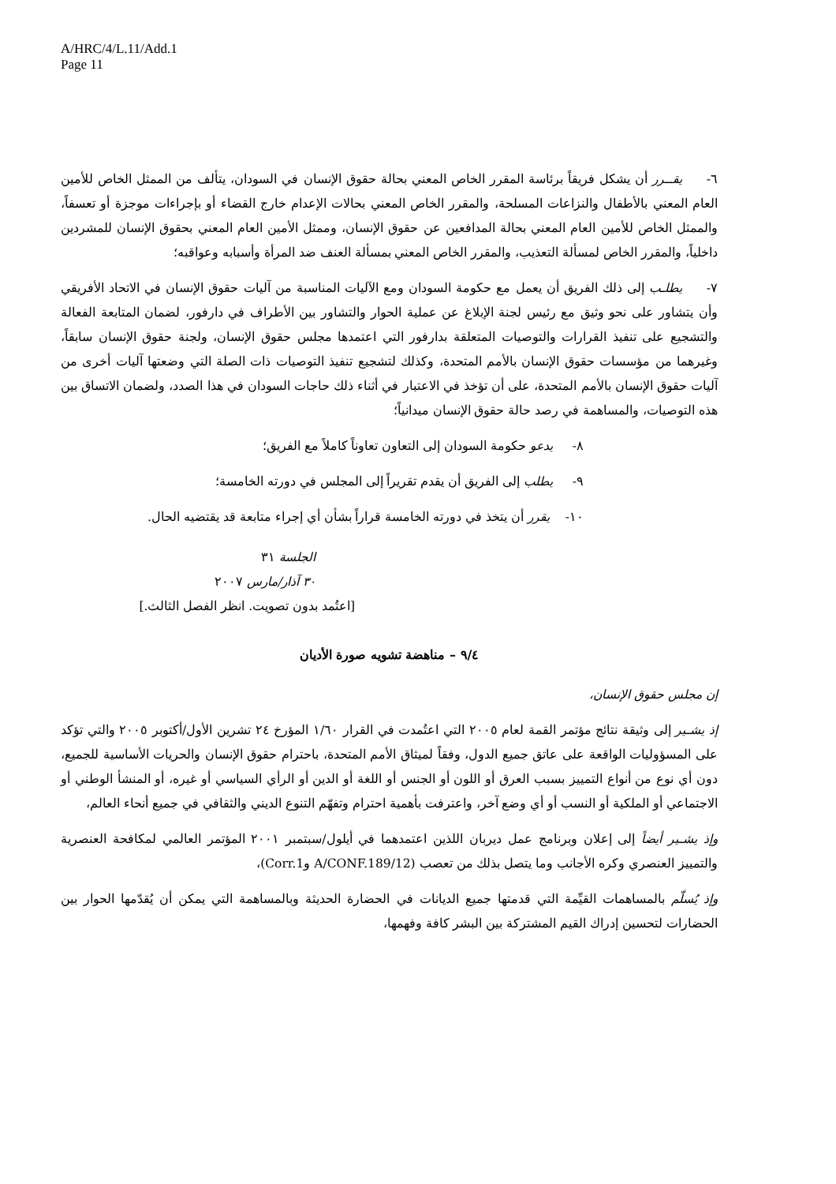A/HRC/4/L.11/Add.1
Page 11
٦- يقــرر أن يشكل فريقاً برئاسة المقرر الخاص المعني بحالة حقوق الإنسان في السودان، يتألف من الممثل الخاص للأمين العام المعني بالأطفال والنزاعات المسلحة، والمقرر الخاص المعني بحالات الإعدام خارج القضاء أو بإجراءات موجزة أو تعسفاً، والممثل الخاص للأمين العام المعني بحالة المدافعين عن حقوق الإنسان، وممثل الأمين العام المعني بحقوق الإنسان للمشردين داخلياً، والمقرر الخاص لمسألة التعذيب، والمقرر الخاص المعني بمسألة العنف ضد المرأة وأسبابه وعواقبه؛
٧- يطلـب إلى ذلك الفريق أن يعمل مع حكومة السودان ومع الآليات المناسبة من آليات حقوق الإنسان في الاتحاد الأفريقي وأن يتشاور على نحو وثيق مع رئيس لجنة الإبلاغ عن عملية الحوار والتشاور بين الأطراف في دارفور، لضمان المتابعة الفعالة والتشجيع على تنفيذ القرارات والتوصيات المتعلقة بدارفور التي اعتمدها مجلس حقوق الإنسان، ولجنة حقوق الإنسان سابقاً، وغيرهما من مؤسسات حقوق الإنسان بالأمم المتحدة، وكذلك لتشجيع تنفيذ التوصيات ذات الصلة التي وضعتها آليات أخرى من آليات حقوق الإنسان بالأمم المتحدة، على أن تؤخذ في الاعتبار في أثناء ذلك حاجات السودان في هذا الصدد، ولضمان الاتساق بين هذه التوصيات، والمساهمة في رصد حالة حقوق الإنسان ميدانياً؛
٨- يدعو حكومة السودان إلى التعاون تعاوناً كاملاً مع الفريق؛
٩- يطلب إلى الفريق أن يقدم تقريراً إلى المجلس في دورته الخامسة؛
١٠- يقرر أن يتخذ في دورته الخامسة قراراً بشأن أي إجراء متابعة قد يقتضيه الحال.
الجلسة ٣١
٣٠ آذار/مارس ٢٠٠٧
[اعتُمد بدون تصويت. انظر الفصل الثالث.]
٩/٤ – مناهضة تشويه صورة الأديان
إن مجلس حقوق الإنسان،
إذ يشـير إلى وثيقة نتائج مؤتمر القمة لعام ٢٠٠٥ التي اعتُمدت في القرار ١/٦٠ المؤرخ ٢٤ تشرين الأول/أكتوبر ٢٠٠٥ والتي تؤكد على المسؤوليات الواقعة على عاتق جميع الدول، وفقاً لميثاق الأمم المتحدة، باحترام حقوق الإنسان والحريات الأساسية للجميع، دون أي نوع من أنواع التمييز بسبب العرق أو اللون أو الجنس أو اللغة أو الدين أو الرأي السياسي أو غيره، أو المنشأ الوطني أو الاجتماعي أو الملكية أو النسب أو أي وضع آخر، واعترفت بأهمية احترام وتفهّم التنوع الديني والثقافي في جميع أنحاء العالم،
وإذ يشـير أيضاً إلى إعلان وبرنامج عمل ديربان اللذين اعتمدهما في أيلول/سبتمبر ٢٠٠١ المؤتمر العالمي لمكافحة العنصرية والتمييز العنصري وكره الأجانب وما يتصل بذلك من تعصب (A/CONF.189/12 وCorr.1)،
وإذ يُسلّم بالمساهمات القيِّمة التي قدمتها جميع الديانات في الحضارة الحديثة وبالمساهمة التي يمكن أن يُقدّمها الحوار بين الحضارات لتحسين إدراك القيم المشتركة بين البشر كافة وفهمها،